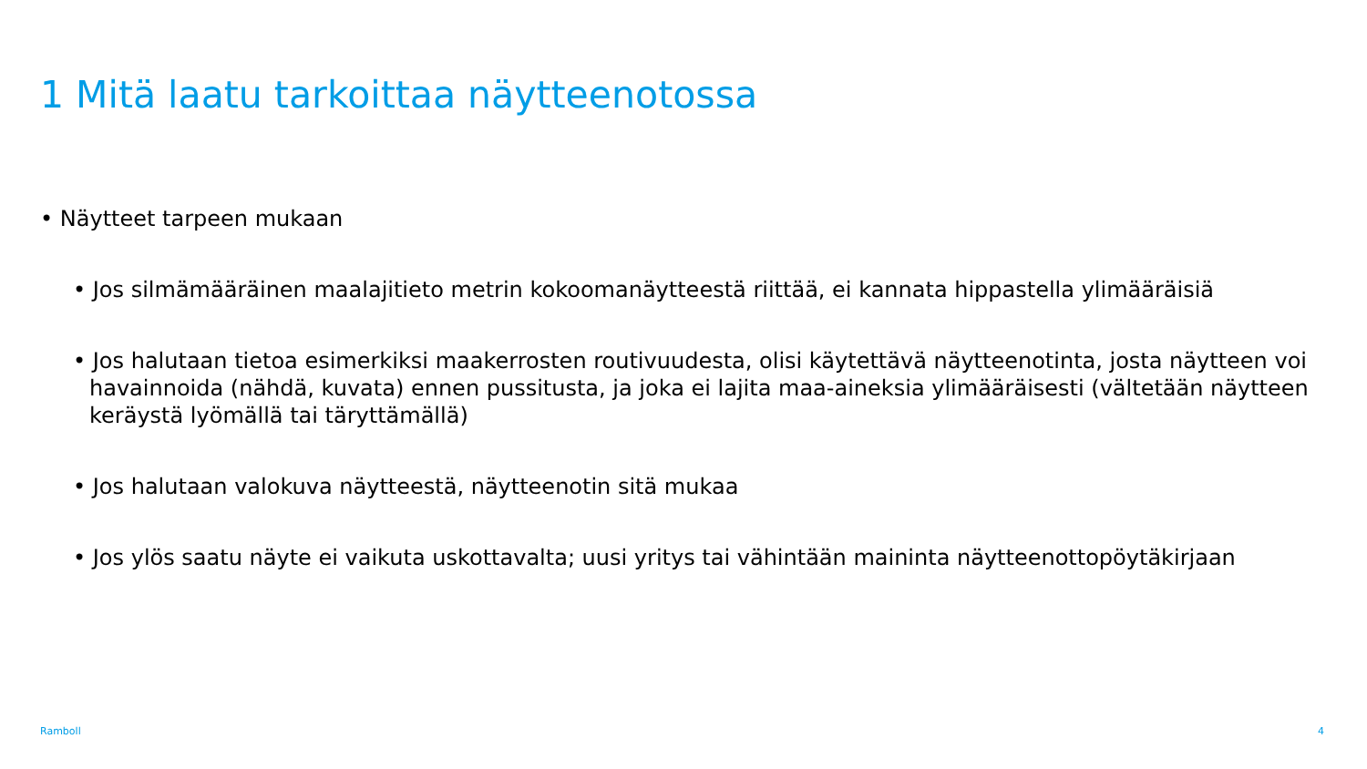1 Mitä laatu tarkoittaa näytteenotossa
• Näytteet tarpeen mukaan
• Jos silmämääräinen maalajitieto metrin kokoomanäytteestä riittää, ei kannata hippastella ylimääräisiä
• Jos halutaan tietoa esimerkiksi maakerrosten routivuudesta, olisi käytettävä näytteenotinta, josta näytteen voi havainnoida (nähdä, kuvata) ennen pussitusta, ja joka ei lajita maa-aineksia ylimääräisesti (vältetään näytteen keräystä lyömällä tai täryttämällä)
• Jos halutaan valokuva näytteestä, näytteenotin sitä mukaa
• Jos ylös saatu näyte ei vaikuta uskottavalta; uusi yritys tai vähintään maininta näytteenottopöytäkirjaan
Ramboll 4